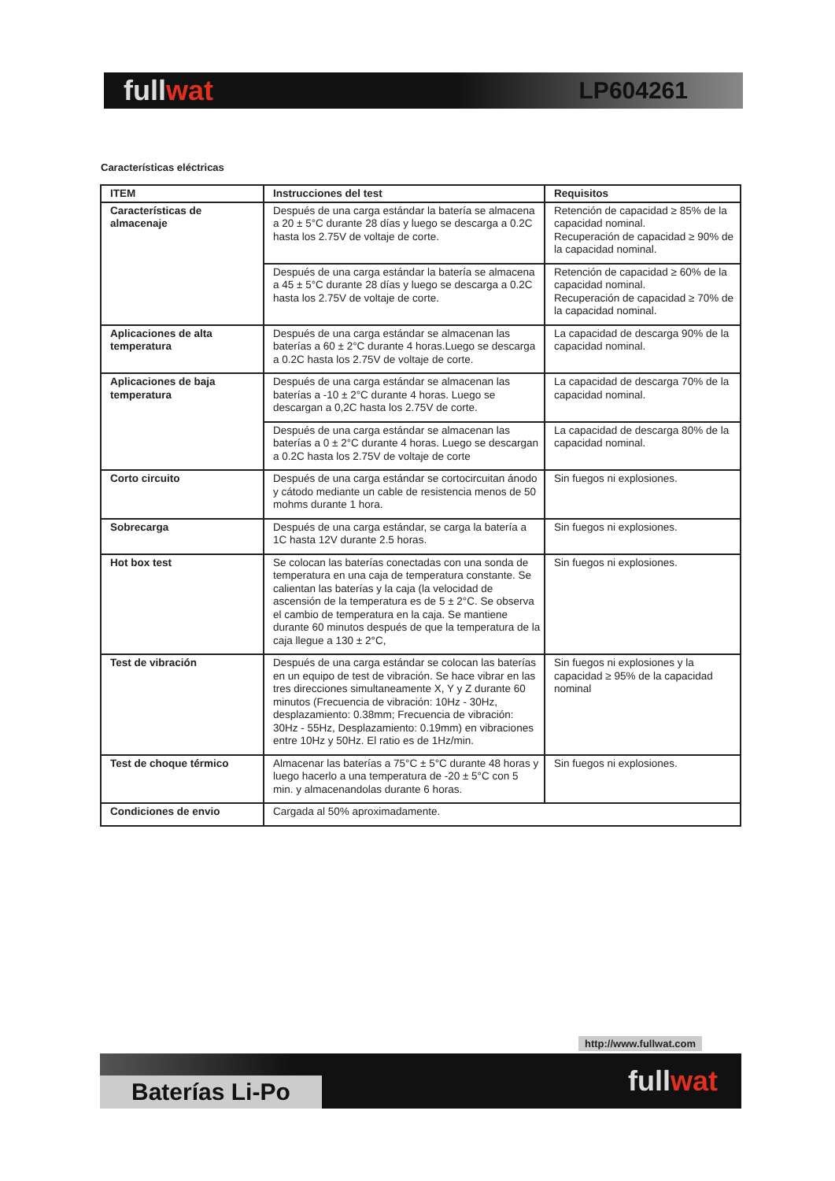fullwat
LP604261
Características eléctricas
| ITEM | Instrucciones del test | Requisitos |
| --- | --- | --- |
| Características de almacenaje | Después de una carga estándar la batería se almacena a 20 ± 5°C durante 28 días y luego se descarga a 0.2C hasta los 2.75V de voltaje de corte. | Retención de capacidad ≥ 85% de la capacidad nominal. Recuperación de capacidad ≥ 90% de la capacidad nominal. |
| | Después de una carga estándar la batería se almacena a 45 ± 5°C durante 28 días y luego se descarga a 0.2C hasta los 2.75V de voltaje de corte. | Retención de capacidad ≥ 60% de la capacidad nominal. Recuperación de capacidad ≥ 70% de la capacidad nominal. |
| Aplicaciones de alta temperatura | Después de una carga estándar se almacenan las baterías a 60 ± 2°C durante 4 horas.Luego se descarga a 0.2C hasta los 2.75V de voltaje de corte. | La capacidad de descarga 90% de la capacidad nominal. |
| Aplicaciones de baja temperatura | Después de una carga estándar se almacenan las baterías a -10 ± 2°C durante 4 horas. Luego se descargan a 0,2C hasta los 2.75V de corte. | La capacidad de descarga 70% de la capacidad nominal. |
| | Después de una carga estándar se almacenan las baterías a 0 ± 2°C durante 4 horas. Luego se descargan a 0.2C hasta los 2.75V de voltaje de corte | La capacidad de descarga 80% de la capacidad nominal. |
| Corto circuito | Después de una carga estándar se cortocircuitan ánodo y cátodo mediante un cable de resistencia menos de 50 mohms durante 1 hora. | Sin fuegos ni explosiones. |
| Sobrecarga | Después de una carga estándar, se carga la batería a 1C hasta 12V durante 2.5 horas. | Sin fuegos ni explosiones. |
| Hot box test | Se colocan las baterías conectadas con una sonda de temperatura en una caja de temperatura constante. Se calientan las baterías y la caja (la velocidad de ascensión de la temperatura es de 5 ± 2°C. Se observa el cambio de temperatura en la caja. Se mantiene durante 60 minutos después de que la temperatura de la caja llegue a 130 ± 2°C, | Sin fuegos ni explosiones. |
| Test de vibración | Después de una carga estándar se colocan las baterías en un equipo de test de vibración. Se hace vibrar en las tres direcciones simultaneamente X, Y y Z durante 60 minutos (Frecuencia de vibración: 10Hz - 30Hz, desplazamiento: 0.38mm; Frecuencia de vibración: 30Hz - 55Hz, Desplazamiento: 0.19mm) en vibraciones entre 10Hz y 50Hz. El ratio es de 1Hz/min. | Sin fuegos ni explosiones y la capacidad ≥ 95% de la capacidad nominal |
| Test de choque térmico | Almacenar las baterías a 75°C ± 5°C durante 48 horas y luego hacerlo a una temperatura de -20 ± 5°C con 5 min. y almacenandolas durante 6 horas. | Sin fuegos ni explosiones. |
| Condiciones de envio | Cargada al 50% aproximadamente. | |
http://www.fullwat.com
Baterías Li-Po
fullwat